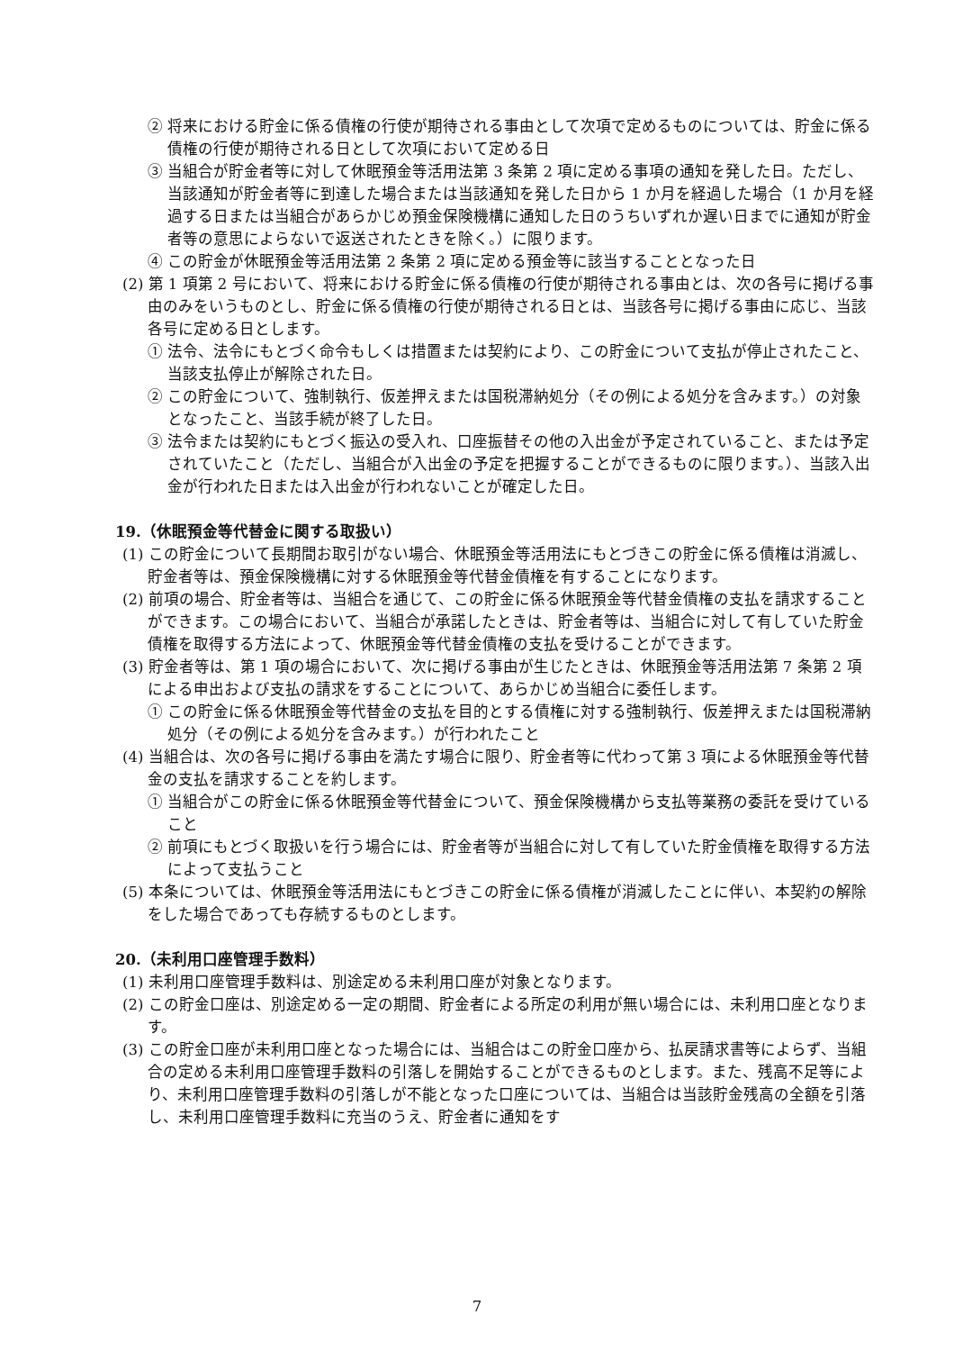② 将来における貯金に係る債権の行使が期待される事由として次項で定めるものについては、貯金に係る債権の行使が期待される日として次項において定める日
③ 当組合が貯金者等に対して休眠預金等活用法第 3 条第 2 項に定める事項の通知を発した日。ただし、当該通知が貯金者等に到達した場合または当該通知を発した日から 1 か月を経過した場合（1 か月を経過する日または当組合があらかじめ預金保険機構に通知した日のうちいずれか遅い日までに通知が貯金者等の意思によらないで返送されたときを除く。）に限ります。
④ この貯金が休眠預金等活用法第 2 条第 2 項に定める預金等に該当することとなった日
(2) 第 1 項第 2 号において、将来における貯金に係る債権の行使が期待される事由とは、次の各号に掲げる事由のみをいうものとし、貯金に係る債権の行使が期待される日とは、当該各号に掲げる事由に応じ、当該各号に定める日とします。
① 法令、法令にもとづく命令もしくは措置または契約により、この貯金について支払が停止されたこと、当該支払停止が解除された日。
② この貯金について、強制執行、仮差押えまたは国税滞納処分（その例による処分を含みます。）の対象となったこと、当該手続が終了した日。
③ 法令または契約にもとづく振込の受入れ、口座振替その他の入出金が予定されていること、または予定されていたこと（ただし、当組合が入出金の予定を把握することができるものに限ります。）、当該入出金が行われた日または入出金が行われないことが確定した日。
19.（休眠預金等代替金に関する取扱い）
(1) この貯金について長期間お取引がない場合、休眠預金等活用法にもとづきこの貯金に係る債権は消滅し、貯金者等は、預金保険機構に対する休眠預金等代替金債権を有することになります。
(2) 前項の場合、貯金者等は、当組合を通じて、この貯金に係る休眠預金等代替金債権の支払を請求することができます。この場合において、当組合が承諾したときは、貯金者等は、当組合に対して有していた貯金債権を取得する方法によって、休眠預金等代替金債権の支払を受けることができます。
(3) 貯金者等は、第 1 項の場合において、次に掲げる事由が生じたときは、休眠預金等活用法第 7 条第 2 項による申出および支払の請求をすることについて、あらかじめ当組合に委任します。
① この貯金に係る休眠預金等代替金の支払を目的とする債権に対する強制執行、仮差押えまたは国税滞納処分（その例による処分を含みます。）が行われたこと
(4) 当組合は、次の各号に掲げる事由を満たす場合に限り、貯金者等に代わって第 3 項による休眠預金等代替金の支払を請求することを約します。
① 当組合がこの貯金に係る休眠預金等代替金について、預金保険機構から支払等業務の委託を受けていること
② 前項にもとづく取扱いを行う場合には、貯金者等が当組合に対して有していた貯金債権を取得する方法によって支払うこと
(5) 本条については、休眠預金等活用法にもとづきこの貯金に係る債権が消滅したことに伴い、本契約の解除をした場合であっても存続するものとします。
20.（未利用口座管理手数料）
(1) 未利用口座管理手数料は、別途定める未利用口座が対象となります。
(2) この貯金口座は、別途定める一定の期間、貯金者による所定の利用が無い場合には、未利用口座となります。
(3) この貯金口座が未利用口座となった場合には、当組合はこの貯金口座から、払戻請求書等によらず、当組合の定める未利用口座管理手数料の引落しを開始することができるものとします。また、残高不足等により、未利用口座管理手数料の引落しが不能となった口座については、当組合は当該貯金残高の全額を引落し、未利用口座管理手数料に充当のうえ、貯金者に通知をす
7